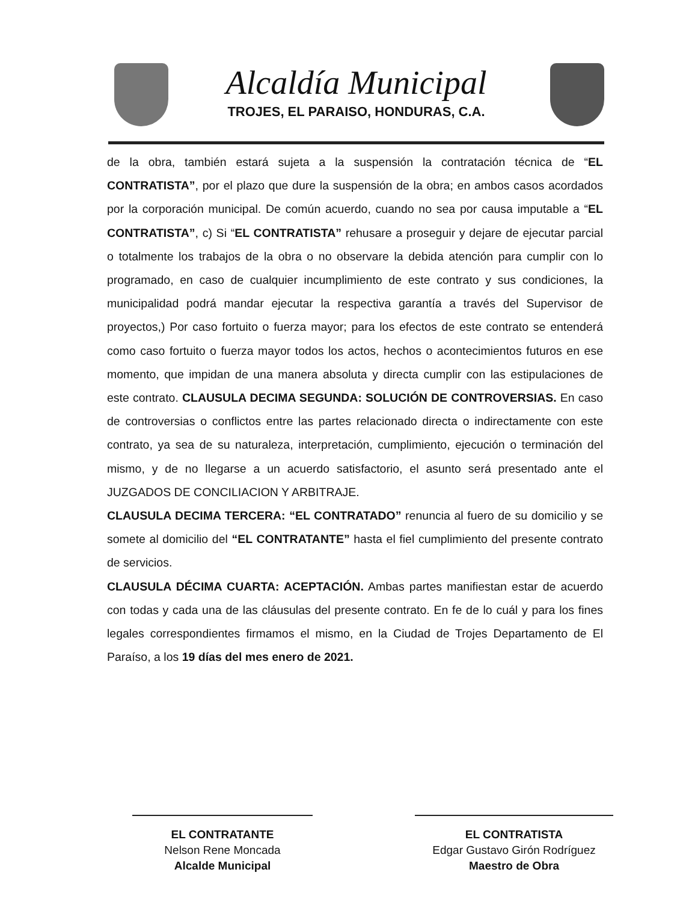Alcaldía Municipal
TROJES, EL PARAISO, HONDURAS, C.A.
de la obra, también estará sujeta a la suspensión la contratación técnica de “EL CONTRATISTA”, por el plazo que dure la suspensión de la obra; en ambos casos acordados por la corporación municipal. De común acuerdo, cuando no sea por causa imputable a “EL CONTRATISTA”, c) Si “EL CONTRATISTA” rehusare a proseguir y dejare de ejecutar parcial o totalmente los trabajos de la obra o no observare la debida atención para cumplir con lo programado, en caso de cualquier incumplimiento de este contrato y sus condiciones, la municipalidad podrá mandar ejecutar la respectiva garantía a través del Supervisor de proyectos,) Por caso fortuito o fuerza mayor; para los efectos de este contrato se entenderá como caso fortuito o fuerza mayor todos los actos, hechos o acontecimientos futuros en ese momento, que impidan de una manera absoluta y directa cumplir con las estipulaciones de este contrato. CLAUSULA DECIMA SEGUNDA: SOLUCIÓN DE CONTROVERSIAS. En caso de controversias o conflictos entre las partes relacionado directa o indirectamente con este contrato, ya sea de su naturaleza, interpretación, cumplimiento, ejecución o terminación del mismo, y de no llegarse a un acuerdo satisfactorio, el asunto será presentado ante el JUZGADOS DE CONCILIACION Y ARBITRAJE.
CLAUSULA DECIMA TERCERA: “EL CONTRATADO” renuncia al fuero de su domicilio y se somete al domicilio del “EL CONTRATANTE” hasta el fiel cumplimiento del presente contrato de servicios.
CLAUSULA DÉCIMA CUARTA: ACEPTACIÓN. Ambas partes manifiestan estar de acuerdo con todas y cada una de las cláusulas del presente contrato. En fe de lo cuál y para los fines legales correspondientes firmamos el mismo, en la Ciudad de Trojes Departamento de El Paraíso, a los 19 días del mes enero de 2021.
EL CONTRATANTE
Nelson Rene Moncada
Alcalde Municipal
EL CONTRATISTA
Edgar Gustavo Girón Rodríguez
Maestro de Obra